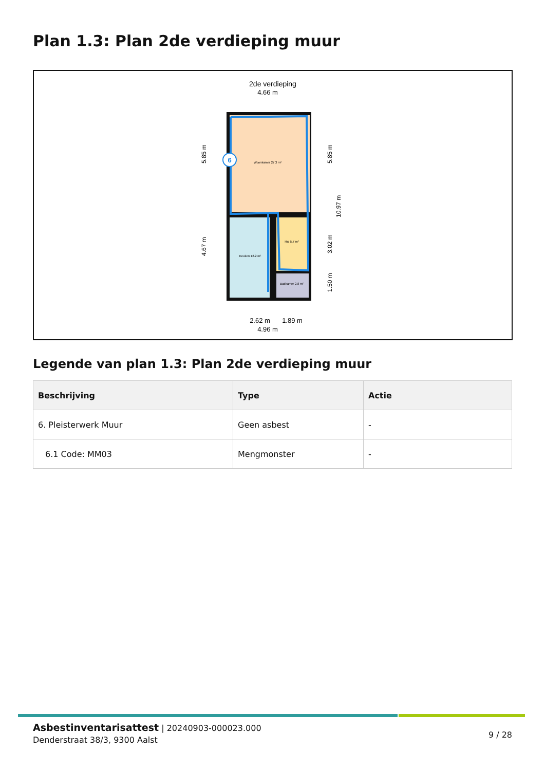Plan 1.3: Plan 2de verdieping muur
2de verdieping
4.66 m
Woonkamer 27.3 m²
Keuken 12.2 m²
Hal 5.7 m²
Badkamer 2.8 m²
6
2.62 m
1.89 m
4.96 m
5.85 m
4.67 m
5.85 m
3.02 m
1.50 m
10.97 m
Legende van plan 1.3: Plan 2de verdieping muur
| Beschrijving | Type | Actie |
| --- | --- | --- |
| 6. Pleisterwerk Muur | Geen asbest | - |
| 6.1 Code: MM03 | Mengmonster | - |
Asbestinventarisattest | 20240903-000023.000
Denderstraat 38/3, 9300 Aalst
9 / 28